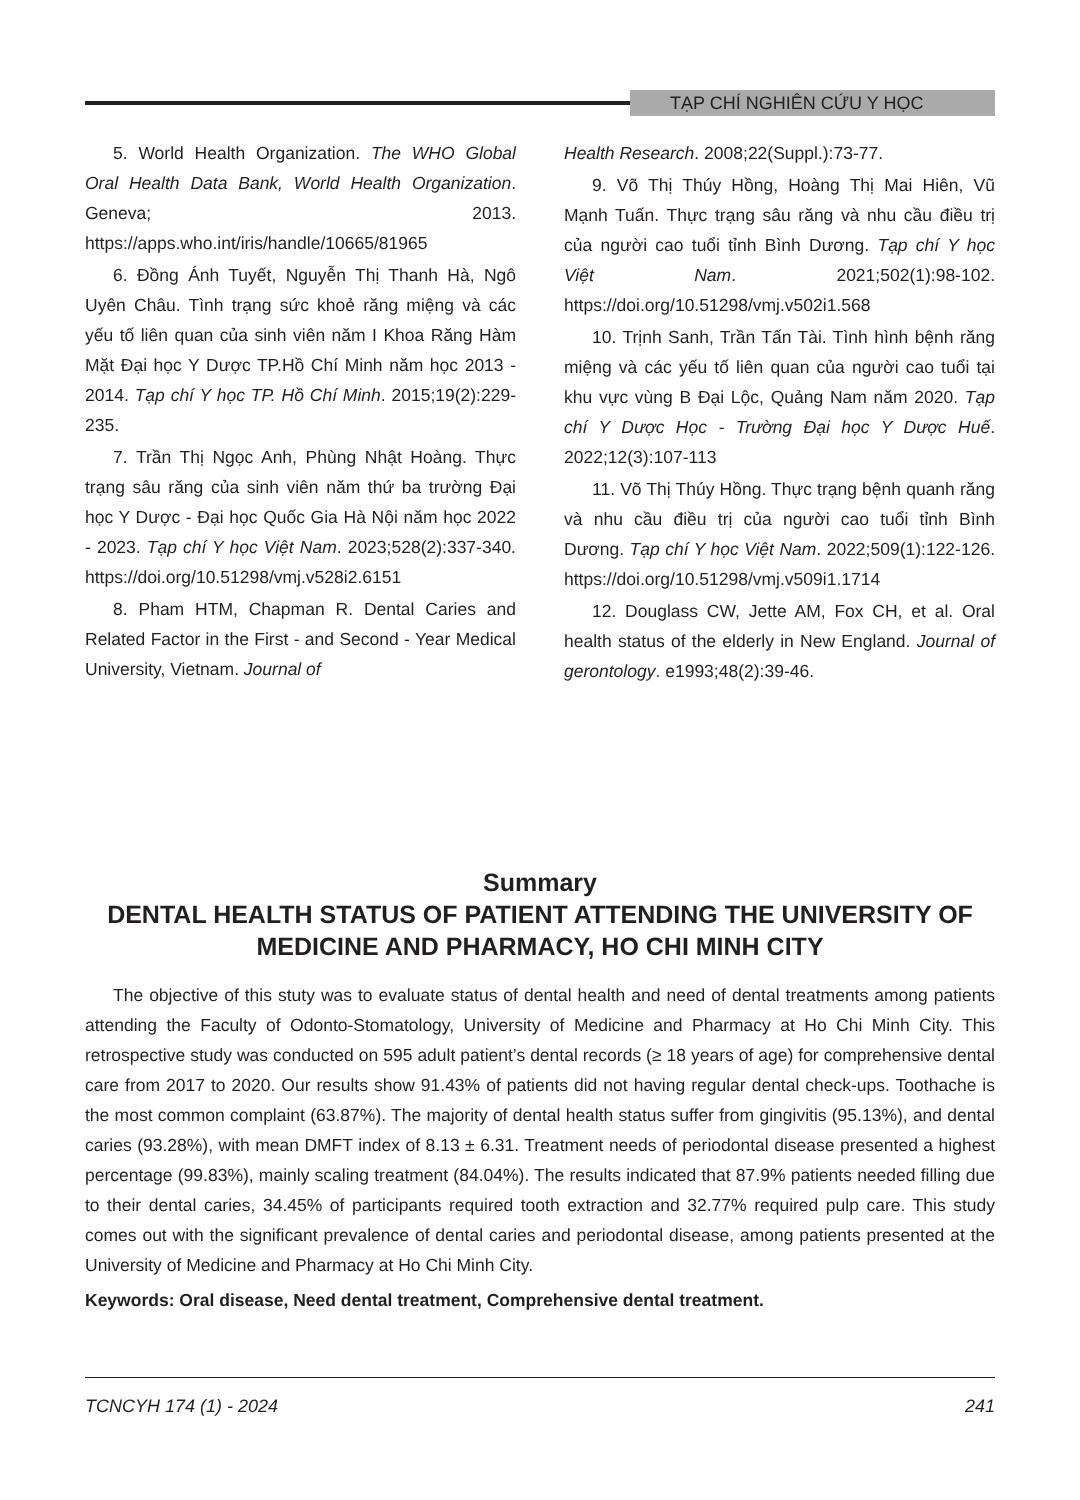TẠP CHÍ NGHIÊN CỨU Y HỌC
5. World Health Organization. The WHO Global Oral Health Data Bank, World Health Organization. Geneva; 2013. https://apps.who.int/iris/handle/10665/81965
6. Đồng Ánh Tuyết, Nguyễn Thị Thanh Hà, Ngô Uyên Châu. Tình trạng sức khoẻ răng miệng và các yếu tố liên quan của sinh viên năm I Khoa Răng Hàm Mặt Đại học Y Dược TP.Hồ Chí Minh năm học 2013 - 2014. Tạp chí Y học TP. Hồ Chí Minh. 2015;19(2):229-235.
7. Trần Thị Ngọc Anh, Phùng Nhật Hoàng. Thực trạng sâu răng của sinh viên năm thứ ba trường Đại học Y Dược - Đại học Quốc Gia Hà Nội năm học 2022 - 2023. Tạp chí Y học Việt Nam. 2023;528(2):337-340. https://doi.org/10.51298/vmj.v528i2.6151
8. Pham HTM, Chapman R. Dental Caries and Related Factor in the First - and Second - Year Medical University, Vietnam. Journal of
Health Research. 2008;22(Suppl.):73-77.
9. Võ Thị Thúy Hồng, Hoàng Thị Mai Hiên, Vũ Mạnh Tuấn. Thực trạng sâu răng và nhu cầu điều trị của người cao tuổi tỉnh Bình Dương. Tạp chí Y học Việt Nam. 2021;502(1):98-102. https://doi.org/10.51298/vmj.v502i1.568
10. Trịnh Sanh, Trần Tấn Tài. Tình hình bệnh răng miệng và các yếu tố liên quan của người cao tuổi tại khu vực vùng B Đại Lộc, Quảng Nam năm 2020. Tạp chí Y Dược Học - Trường Đại học Y Dược Huế. 2022;12(3):107-113
11. Võ Thị Thúy Hồng. Thực trạng bệnh quanh răng và nhu cầu điều trị của người cao tuổi tỉnh Bình Dương. Tạp chí Y học Việt Nam. 2022;509(1):122-126. https://doi.org/10.51298/vmj.v509i1.1714
12. Douglass CW, Jette AM, Fox CH, et al. Oral health status of the elderly in New England. Journal of gerontology. e1993;48(2):39-46.
Summary
DENTAL HEALTH STATUS OF PATIENT ATTENDING THE UNIVERSITY OF MEDICINE AND PHARMACY, HO CHI MINH CITY
The objective of this stuty was to evaluate status of dental health and need of dental treatments among patients attending the Faculty of Odonto-Stomatology, University of Medicine and Pharmacy at Ho Chi Minh City. This retrospective study was conducted on 595 adult patient’s dental records (≥ 18 years of age) for comprehensive dental care from 2017 to 2020. Our results show 91.43% of patients did not having regular dental check-ups. Toothache is the most common complaint (63.87%). The majority of dental health status suffer from gingivitis (95.13%), and dental caries (93.28%), with mean DMFT index of 8.13 ± 6.31. Treatment needs of periodontal disease presented a highest percentage (99.83%), mainly scaling treatment (84.04%). The results indicated that 87.9% patients needed filling due to their dental caries, 34.45% of participants required tooth extraction and 32.77% required pulp care. This study comes out with the significant prevalence of dental caries and periodontal disease, among patients presented at the University of Medicine and Pharmacy at Ho Chi Minh City.
Keywords: Oral disease, Need dental treatment, Comprehensive dental treatment.
TCNCYH 174 (1) - 2024 241